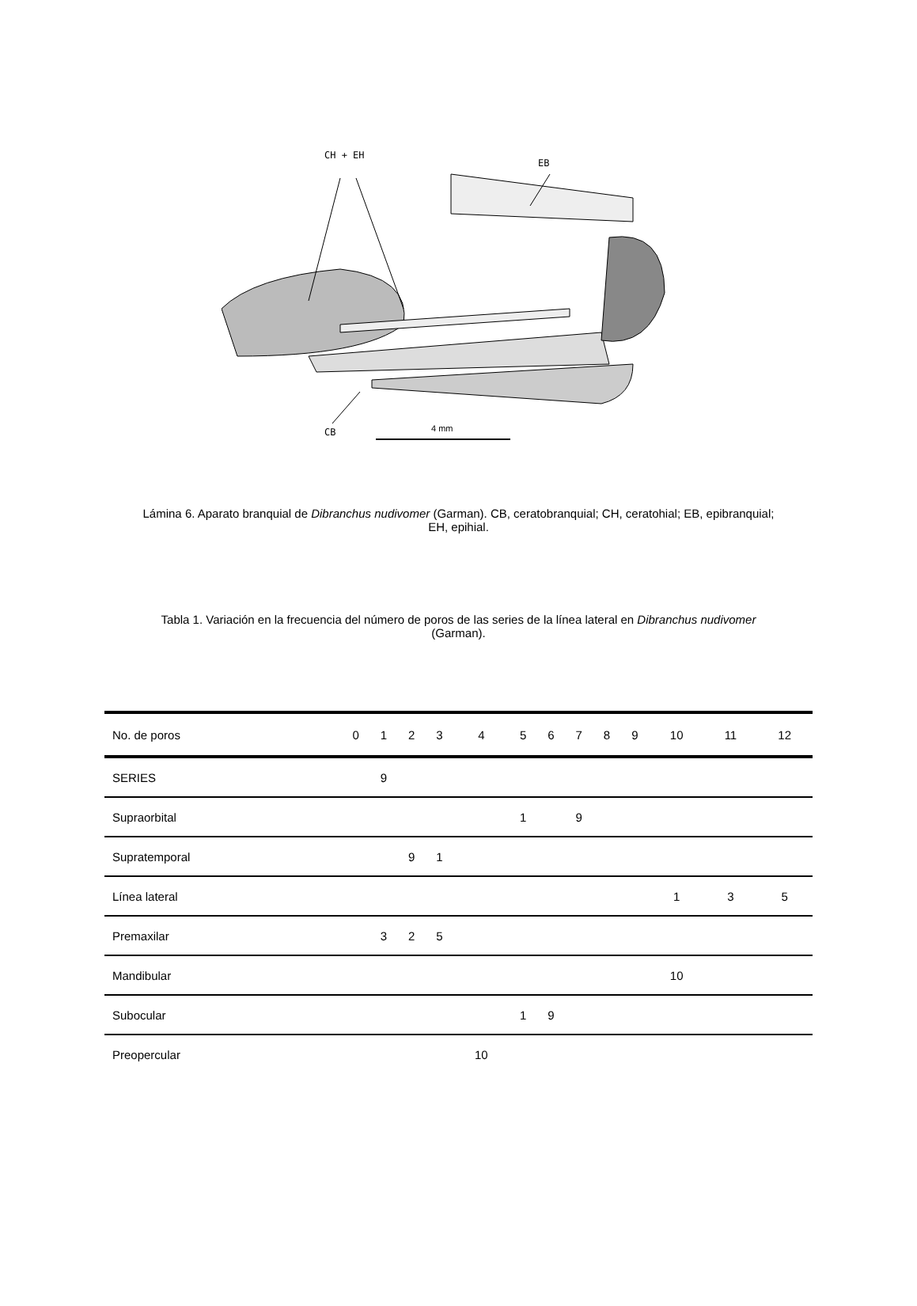CH + EH
EB
CB
4 mm
Lámina 6. Aparato branquial de Dibranchus nudivomer (Garman). CB, ceratobranquial; CH, ceratohial; EB, epibranquial; EH, epihial.
Tabla 1. Variación en la frecuencia del número de poros de las series de la línea lateral en Dibranchus nudivomer (Garman).
| No. de poros | 0 | 1 | 2 | 3 | 4 | 5 | 6 | 7 | 8 | 9 | 10 | 11 | 12 |
| --- | --- | --- | --- | --- | --- | --- | --- | --- | --- | --- | --- | --- | --- |
| SERIES | | 9 | | | | | | | | | | | |
| Supraorbital | | | | | | 1 | | 9 | | | | | |
| Supratemporal | | | 9 | 1 | | | | | | | | | |
| Línea lateral | | | | | | | | | | | 1 | 3 | 5 |
| Premaxilar | | 3 | 2 | 5 | | | | | | | | | |
| Mandibular | | | | | | | | | | | 10 | | |
| Subocular | | | | | | 1 | 9 | | | | | | |
| Preopercular | | | | | 10 | | | | | | | | |